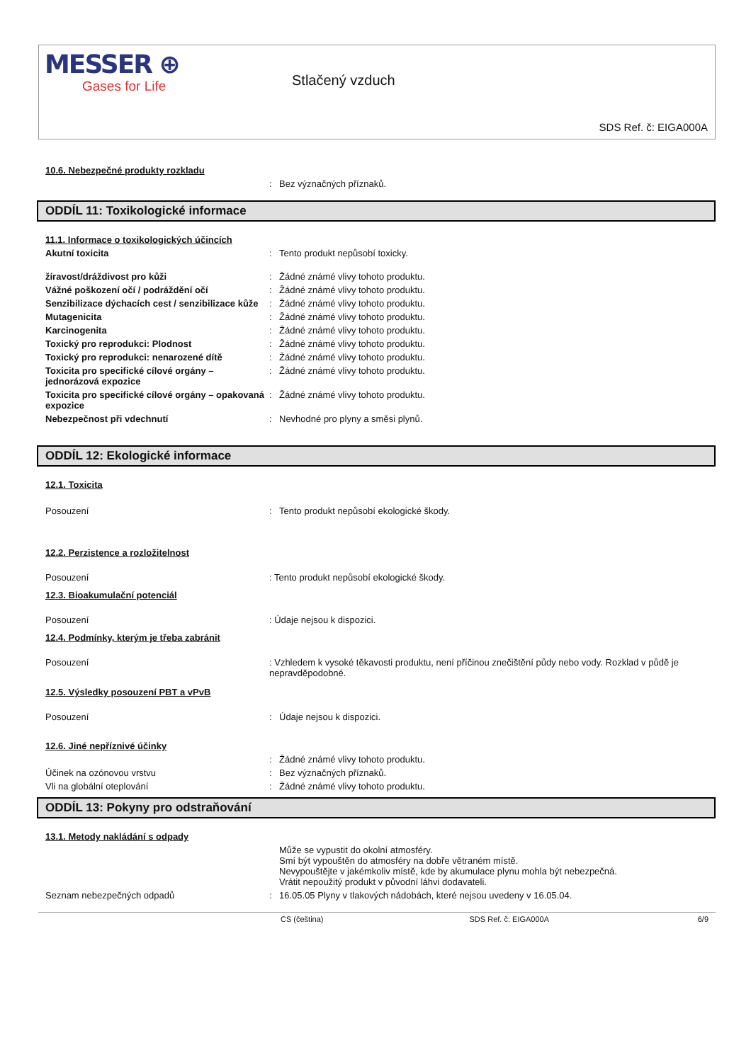MESSER ⊕
Gases for Life
Stlačený vzduch
SDS Ref. č: EIGA000A
10.6. Nebezpečné produkty rozkladu
: Bez význačných příznaků.
ODDÍL 11: Toxikologické informace
11.1. Informace o toxikologických účincích
Akutní toxicita : Tento produkt nepůsobí toxicky.
žíravost/dráždivost pro kůži : Žádné známé vlivy tohoto produktu.
Vážné poškození očí / podráždění očí : Žádné známé vlivy tohoto produktu.
Senzibilizace dýchacích cest / senzibilizace kůže
: Žádné známé vlivy tohoto produktu.
Mutagenicita : Žádné známé vlivy tohoto produktu.
Karcinogenita : Žádné známé vlivy tohoto produktu.
Toxický pro reprodukci: Plodnost : Žádné známé vlivy tohoto produktu.
Toxický pro reprodukci: nenarozené dítě : Žádné známé vlivy tohoto produktu.
Toxicita pro specifické cílové orgány – jednorázová expozice
: Žádné známé vlivy tohoto produktu.
Toxicita pro specifické cílové orgány – opakovaná expozice
: Žádné známé vlivy tohoto produktu.
Nebezpečnost při vdechnutí : Nevhodné pro plyny a směsi plynů.
ODDÍL 12: Ekologické informace
12.1. Toxicita
Posouzení : Tento produkt nepůsobí ekologické škody.
12.2. Perzistence a rozložitelnost
Posouzení : Tento produkt nepůsobí ekologické škody.
12.3. Bioakumulační potenciál
Posouzení : Údaje nejsou k dispozici.
12.4. Podmínky, kterým je třeba zabránit
Posouzení : Vzhledem k vysoké těkavosti produktu, není příčinou znečištění půdy nebo vody. Rozklad v půdě je nepravděpodobné.
12.5. Výsledky posouzení PBT a vPvB
Posouzení : Údaje nejsou k dispozici.
12.6. Jiné nepříznivé účinky
: Žádné známé vlivy tohoto produktu.
Účinek na ozónovou vrstvu : Bez význačných příznaků.
Vli na globální oteplování : Žádné známé vlivy tohoto produktu.
ODDÍL 13: Pokyny pro odstraňování
13.1. Metody nakládání s odpady
Může se vypustit do okolní atmosféry.
Smí být vypouštěn do atmosféry na dobře větraném místě.
Nevypouštějte v jakémkoliv místě, kde by akumulace plynu mohla být nebezpečná.
Vrátit nepoužitý produkt v původní láhvi dodavateli.
Seznam nebezpečných odpadů : 16.05.05 Plyny v tlakových nádobách, které nejsou uvedeny v 16.05.04.
CS (čeština) SDS Ref. č: EIGA000A 6/9